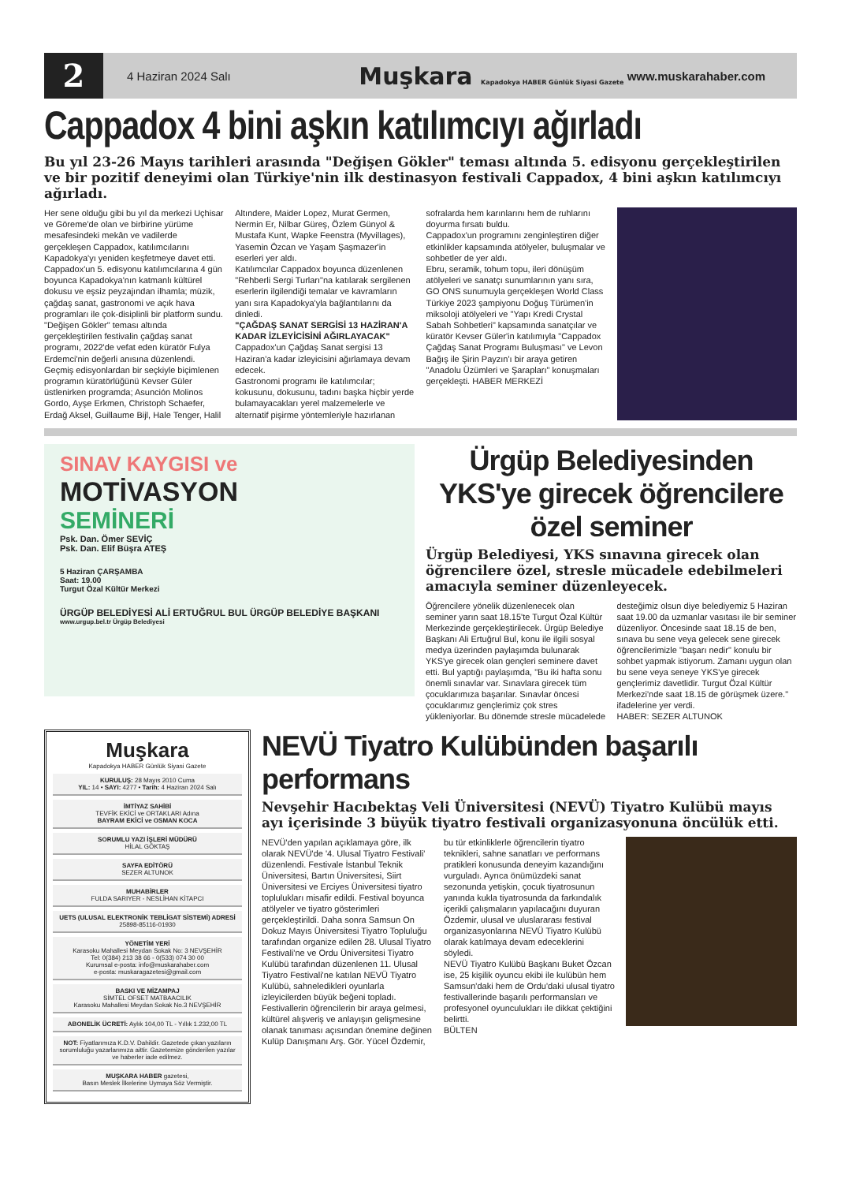2
4 Haziran 2024 Salı
Muşkara Kapadokya HABER Günlük Siyasi Gazete
www.muskarahaber.com
Cappadox 4 bini aşkın katılımcıyı ağırladı
Bu yıl 23-26 Mayıs tarihleri arasında "Değişen Gökler" teması altında 5. edisyonu gerçekleştirilen ve bir pozitif deneyimi olan Türkiye'nin ilk destinasyon festivali Cappadox, 4 bini aşkın katılımcıyı ağırladı.
Her sene olduğu gibi bu yıl da merkezi Uçhisar ve Göreme'de olan ve birbirine yürüme mesafesindeki mekân ve vadilerde gerçekleşen Cappadox, katılımcılarını Kapadokya'yı yeniden keşfetmeye davet etti.
Cappadox'un 5. edisyonu katılımcılarına 4 gün boyunca Kapadokya'nın katmanlı kültürel dokusu ve eşsiz peyzajından ilhamla; müzik, çağdaş sanat, gastronomi ve açık hava programları ile çok-disiplinli bir platform sundu.
"Değişen Gökler" teması altında gerçekleştirilen festivalin çağdaş sanat programı, 2022'de vefat eden küratör Fulya Erdemci'nin değerli anısına düzenlendi.
Geçmiş edisyonlardan bir seçkiyle biçimlenen programın küratörlüğünü Kevser Güler üstlenirken programda; Asunción Molinos Gordo, Ayşe Erkmen, Christoph Schaefer, Erdağ Aksel, Guillaume Bijl, Hale Tenger, Halil Altındere, Maider Lopez, Murat Germen, Nermin Er, Nilbar Güreş, Özlem Günyol & Mustafa Kunt, Wapke Feenstra (Myvillages), Yasemin Özcan ve Yaşam Şaşmazer'in eserleri yer aldı.
Katılımcılar Cappadox boyunca düzenlenen "Rehberli Sergi Turları"na katılarak sergilenen eserlerin ilgilendiği temalar ve kavramların yanı sıra Kapadokya'yla bağlantılarını da dinledi.
"ÇAĞDAŞ SANAT SERGİSİ 13 HAZİRAN'A KADAR İZLEYİCİSİNİ AĞIRLAYACAK"
Cappadox'un Çağdaş Sanat sergisi 13 Haziran'a kadar izleyicisini ağırlamaya devam edecek.
Gastronomi programı ile katılımcılar; kokusunu, dokusunu, tadını başka hiçbir yerde bulamayacakları yerel malzemelerle ve alternatif pişirme yöntemleriyle hazırlanan sofralarda hem karınlarını hem de ruhlarını doyurma fırsatı buldu.
Cappadox'un programını zenginleştiren diğer etkinlikler kapsamında atölyeler, buluşmalar ve sohbetler de yer aldı.
Ebru, seramik, tohum topu, ileri dönüşüm atölyeleri ve sanatçı sunumlarının yanı sıra, GO ONS sunumuyla gerçekleşen World Class Türkiye 2023 şampiyonu Doğuş Türümen'in miksoloji atölyeleri ve "Yapı Kredi Crystal Sabah Sohbetleri" kapsamında sanatçılar ve küratör Kevser Güler'in katılımıyla "Cappadox Çağdaş Sanat Programı Buluşması" ve Levon Bağış ile Şirin Payzın'ı bir araya getiren "Anadolu Üzümleri ve Şarapları" konuşmaları gerçekleşti. HABER MERKEZİ
SINAV KAYGISI ve
MOTİVASYON
SEMİNERİ
Psk. Dan. Ömer SEVİÇ
Psk. Dan. Elif Büşra ATEŞ
5 Haziran ÇARŞAMBA
Saat: 19.00
Turgut Özal Kültür Merkezi
ÜRGÜP BELEDİYESİ ALİ ERTUĞRUL BUL ÜRGÜP BELEDİYE BAŞKANI
www.urgup.bel.tr Ürgüp Belediyesi
Ürgüp Belediyesinden YKS'ye girecek öğrencilere özel seminer
Ürgüp Belediyesi, YKS sınavına girecek olan öğrencilere özel, stresle mücadele edebilmeleri amacıyla seminer düzenleyecek.
Öğrencilere yönelik düzenlenecek olan seminer yarın saat 18.15'te Turgut Özal Kültür Merkezinde gerçekleştirilecek. Ürgüp Belediye Başkanı Ali Ertuğrul Bul, konu ile ilgili sosyal medya üzerinden paylaşımda bulunarak YKS'ye girecek olan gençleri seminere davet etti. Bul yaptığı paylaşımda, "Bu iki hafta sonu önemli sınavlar var. Sınavlara girecek tüm çocuklarımıza başarılar. Sınavlar öncesi çocuklarımız gençlerimiz çok stres yükleniyorlar. Bu dönemde stresle mücadelede desteğimiz olsun diye belediyemiz 5 Haziran saat 19.00 da uzmanlar vasıtası ile bir seminer düzenliyor. Öncesinde saat 18.15 de ben, sınava bu sene veya gelecek sene girecek öğrencilerimizle "başarı nedir" konulu bir sohbet yapmak istiyorum. Zamanı uygun olan bu sene veya seneye YKS'ye girecek gençlerimiz davetlidir. Turgut Özal Kültür Merkezi'nde saat 18.15 de görüşmek üzere." ifadelerine yer verdi.
HABER: SEZER ALTUNOK
Muşkara
Kapadokya HABER Günlük Siyasi Gazete
KURULUŞ: 28 Mayıs 2010 Cuma
YIL: 14 • SAYI: 4277 • Tarih: 4 Haziran 2024 Salı
İMTİYAZ SAHİBİ
TEVFİK EKİCİ ve ORTAKLARI Adına
BAYRAM EKİCİ ve OSMAN KOCA
SORUMLU YAZI İŞLERİ MÜDÜRÜ
HİLAL GÖKTAŞ
SAYFA EDİTÖRÜ
SEZER ALTUNOK
MUHABİRLER
FULDA SARIYER - NESLİHAN KİTAPCI
UETS (ULUSAL ELEKTRONİK TEBLİGAT SİSTEMİ) ADRESİ
25898-85116-01930
YÖNETİM YERİ
Karasoku Mahallesi Meydan Sokak No: 3 NEVŞEHİR
Tel: 0(384) 213 38 66 - 0(533) 074 30 00
Kurumsal e-posta: info@muskarahaber.com
e-posta: muskaragazetesi@gmail.com
BASKI VE MİZAMPAJ
SİMTEL OFSET MATBAACILIK
Karasoku Mahallesi Meydan Sokak No.3 NEVŞEHİR
ABONELİK ÜCRETİ: Aylık 104,00 TL - Yıllık 1.232,00 TL
NOT: Fiyatlarımıza K.D.V. Dahildir. Gazetede çıkan yazıların sorumluluğu yazarlarımıza aittir. Gazetemize gönderilen yazılar ve haberler iade edilmez.
MUŞKARA HABER gazetesi,
Basın Meslek İlkelerine Uymaya Söz Vermiştir.
NEVÜ Tiyatro Kulübünden başarılı performans
Nevşehir Hacıbektaş Veli Üniversitesi (NEVÜ) Tiyatro Kulübü mayıs ayı içerisinde 3 büyük tiyatro festivali organizasyonuna öncülük etti.
NEVÜ'den yapılan açıklamaya göre, ilk olarak NEVÜ'de '4. Ulusal Tiyatro Festivali' düzenlendi. Festivale İstanbul Teknik Üniversitesi, Bartın Üniversitesi, Siirt Üniversitesi ve Erciyes Üniversitesi tiyatro toplulukları misafir edildi. Festival boyunca atölyeler ve tiyatro gösterimleri gerçekleştirildi. Daha sonra Samsun On Dokuz Mayıs Üniversitesi Tiyatro Topluluğu tarafından organize edilen 28. Ulusal Tiyatro Festivali'ne ve Ordu Üniversitesi Tiyatro Kulübü tarafından düzenlenen 11. Ulusal Tiyatro Festivali'ne katılan NEVÜ Tiyatro Kulübü, sahneledikleri oyunlarla izleyicilerden büyük beğeni topladı. Festivallerin öğrencilerin bir araya gelmesi, kültürel alışveriş ve anlayışın gelişmesine olanak tanıması açısından önemine değinen Kulüp Danışmanı Arş. Gör. Yücel Özdemir, bu tür etkinliklerle öğrencilerin tiyatro teknikleri, sahne sanatları ve performans pratikleri konusunda deneyim kazandığını vurguladı. Ayrıca önümüzdeki sanat sezonunda yetişkin, çocuk tiyatrosunun yanında kukla tiyatrosunda da farkındalık içerikli çalışmaların yapılacağını duyuran Özdemir, ulusal ve uluslararası festival organizasyonlarına NEVÜ Tiyatro Kulübü olarak katılmaya devam edeceklerini söyledi.
NEVÜ Tiyatro Kulübü Başkanı Buket Özcan ise, 25 kişilik oyuncu ekibi ile kulübün hem Samsun'daki hem de Ordu'daki ulusal tiyatro festivallerinde başarılı performansları ve profesyonel oyunculukları ile dikkat çektiğini belirtti.
BÜLTEN